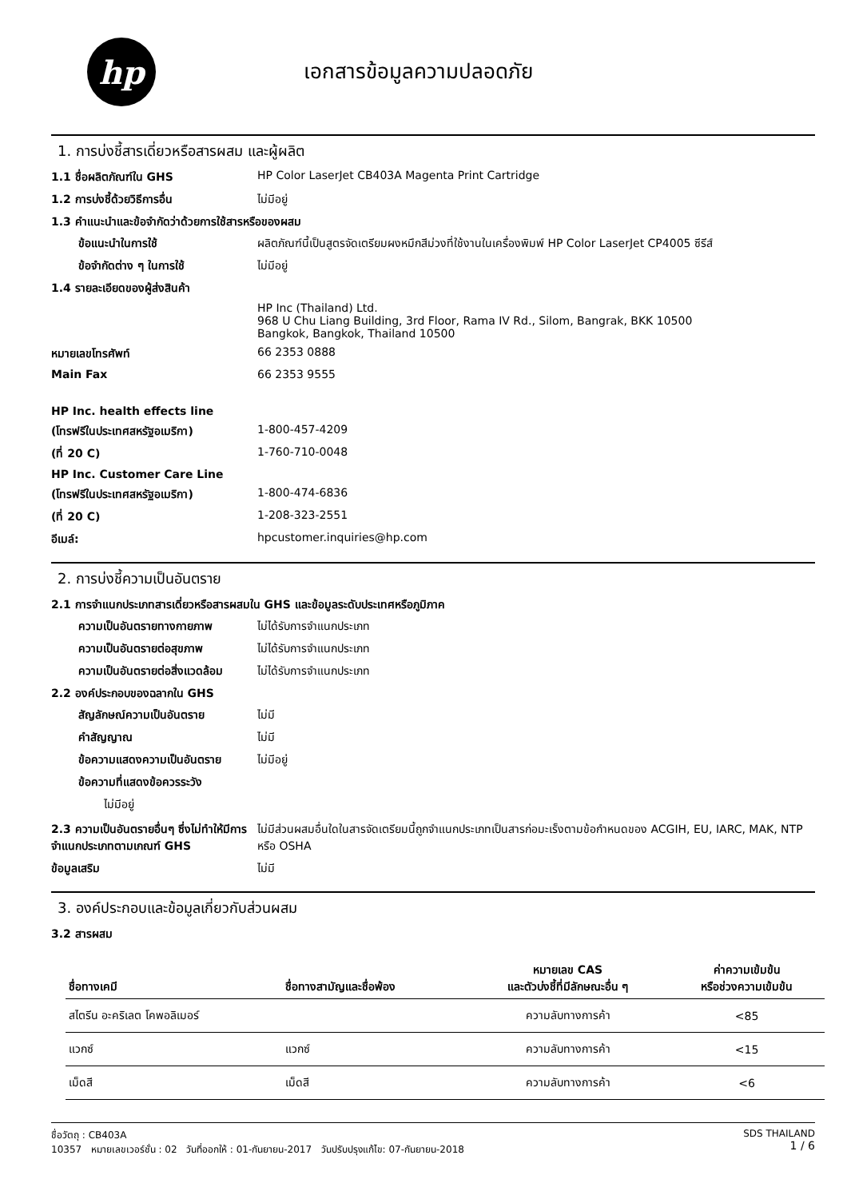hp
เอกสารข้อมูลความปลอดภัย
1. การบ่งชี้สารเดี่ยวหรือสารผสม และผู้ผลิต
1.1 ชื่อผลิตภัณฑ์ใน GHS HP Color LaserJet CB403A Magenta Print Cartridge
1.2 การบ่งชี้ด้วยวิธีการอื่น ไม่มีอยู่
1.3 คำแนะนำและข้อจำกัดว่าด้วยการใช้สารหรือของผสม
ข้อแนะนำในการใช้ ผลิตภัณฑ์นี้เป็นสูตรจัดเตรียมผงหมึกสีม่วงที่ใช้งานในเครื่องพิมพ์ HP Color LaserJet CP4005 ซีรีส์
ข้อจำกัดต่าง ๆ ในการใช้ ไม่มีอยู่
1.4 รายละเอียดของผู้ส่งสินค้า
HP Inc (Thailand) Ltd.
968 U Chu Liang Building, 3rd Floor, Rama IV Rd., Silom, Bangrak, BKK 10500
Bangkok, Bangkok, Thailand 10500
หมายเลขโทรศัพท์ 66 2353 0888
Main Fax 66 2353 9555
HP Inc. health effects line
(โทรฟรีในประเทศสหรัฐอเมริกา) 1-800-457-4209
(ที่ 20 C) 1-760-710-0048
HP Inc. Customer Care Line
(โทรฟรีในประเทศสหรัฐอเมริกา) 1-800-474-6836
(ที่ 20 C) 1-208-323-2551
อีเมล์: hpcustomer.inquiries@hp.com
2. การบ่งชี้ความเป็นอันตราย
2.1 การจำแนกประเภทสารเดี่ยวหรือสารผสมใน GHS และข้อมูลระดับประเทศหรือภูมิภาค
ความเป็นอันตรายทางกายภาพ ไม่ได้รับการจำแนกประเภท
ความเป็นอันตรายต่อสุขภาพ ไม่ได้รับการจำแนกประเภท
ความเป็นอันตรายต่อสิ่งแวดล้อม
ไม่ได้รับการจำแนกประเภท
2.2 องค์ประกอบของฉลากใน GHS
สัญลักษณ์ความเป็นอันตราย ไม่มี
คำสัญญาณ ไม่มี
ข้อความแสดงความเป็นอันตราย ไม่มีอยู่
ข้อความที่แสดงข้อควรระวัง
ไม่มีอยู่
2.3 ความเป็นอันตรายอื่นๆ ซึ่งไม่ทำให้มีการจำแนกประเภทตามเกณฑ์ GHS
ไม่มีส่วนผสมอื่นใดในสารจัดเตรียมนี้ถูกจำแนกประเภทเป็นสารก่อมะเร็งตามข้อกำหนดของ ACGIH, EU, IARC, MAK, NTP หรือ OSHA
ข้อมูลเสริม ไม่มี
3. องค์ประกอบและข้อมูลเกี่ยวกับส่วนผสม
3.2 สารผสม
| ชื่อทางเคมี | ชื่อทางสามัญและชื่อพ้อง | หมายเลข CAS และตัวบ่งชี้ที่มีลักษณะอื่น ๆ | ค่าความเข้มข้น หรือช่วงความเข้มข้น |
| --- | --- | --- | --- |
| สไตรีน อะคริเลต โคพอลิเมอร์ | | ความลับทางการค้า | <85 |
| แวกซ์ | แวกซ์ | ความลับทางการค้า | <15 |
| เม็ดสี | เม็ดสี | ความลับทางการค้า | <6 |
ชื่อวัตถุ : CB403A
10357 หมายเลขเวอร์ชั่น : 02 วันที่ออกให้ : 01-กันยายน-2017 วันปรับปรุงแก้ไข: 07-กันยายน-2018
SDS THAILAND
1 / 6